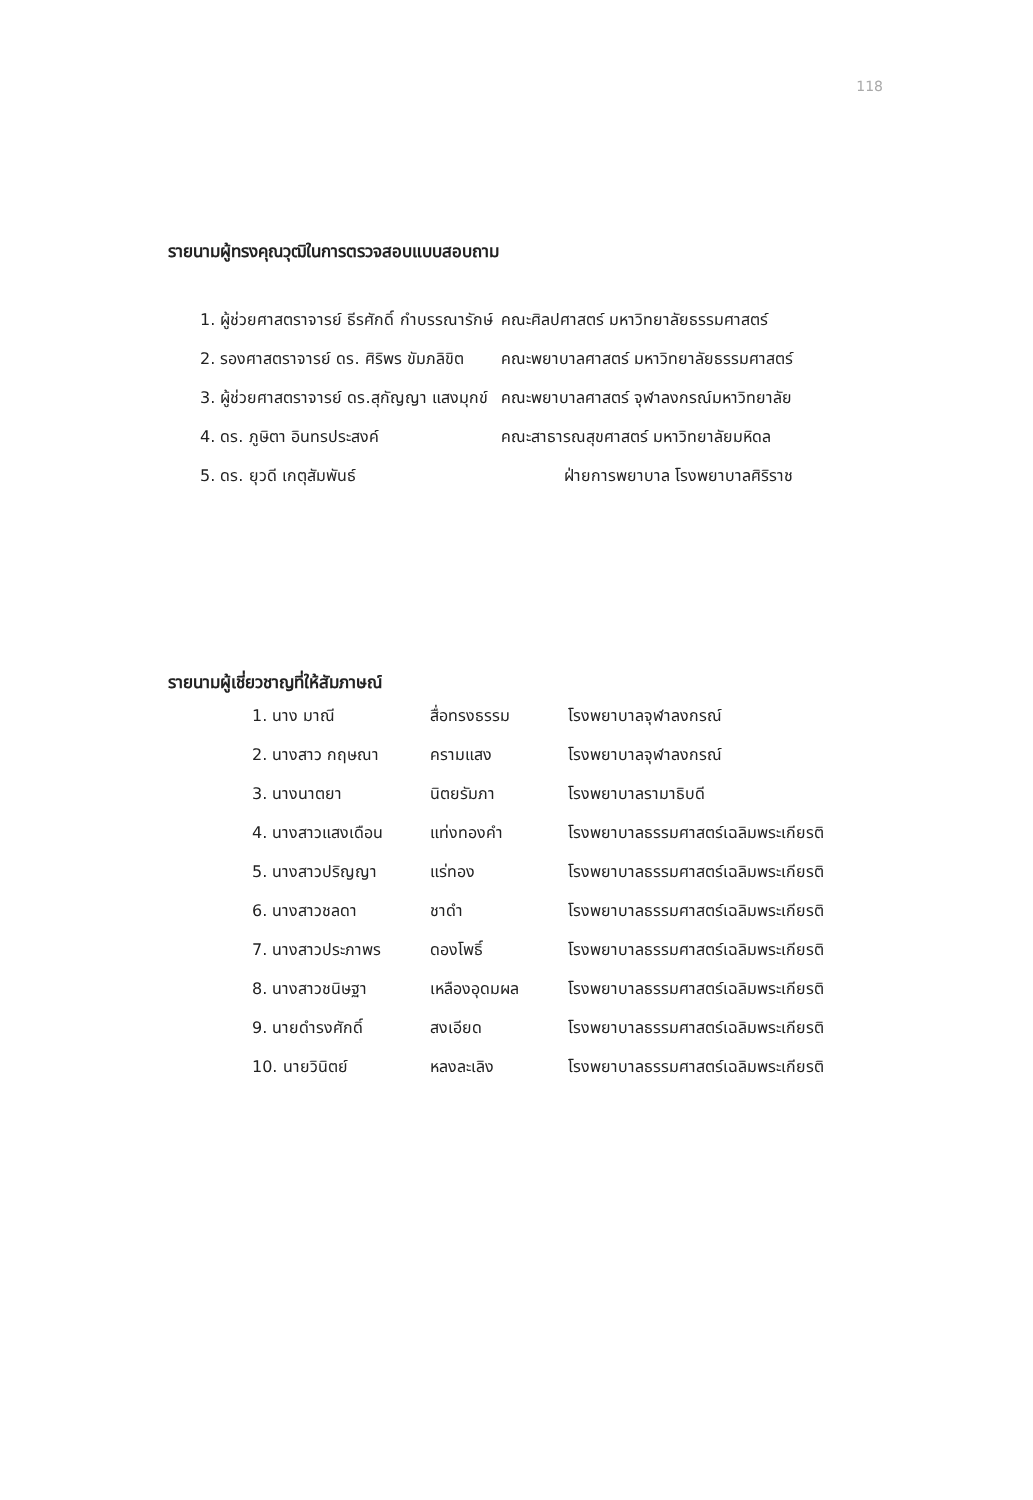118
รายนามผู้ทรงคุณวุฒิในการตรวจสอบแบบสอบถาม
| 1. ผู้ช่วยศาสตราจารย์ ธีรศักดิ์ กำบรรณารักษ์ | คณะศิลปศาสตร์ มหาวิทยาลัยธรรมศาสตร์ |
| 2. รองศาสตราจารย์ ดร. ศิริพร ขัมภลิขิต | คณะพยาบาลศาสตร์ มหาวิทยาลัยธรรมศาสตร์ |
| 3. ผู้ช่วยศาสตราจารย์ ดร.สุกัญญา แสงมุกข์ | คณะพยาบาลศาสตร์ จุฬาลงกรณ์มหาวิทยาลัย |
| 4. ดร. ภูษิตา อินทรประสงค์ | คณะสาธารณสุขศาสตร์ มหาวิทยาลัยมหิดล |
| 5. ดร. ยุวดี เกตุสัมพันธ์ | ฝ่ายการพยาบาล โรงพยาบาลศิริราช |
รายนามผู้เชี่ยวชาญที่ให้สัมภาษณ์
| 1. นาง มาณี | สื่อทรงธรรม | โรงพยาบาลจุฬาลงกรณ์ |
| 2. นางสาว กฤษณา | ครามแสง | โรงพยาบาลจุฬาลงกรณ์ |
| 3. นางนาตยา | นิตยรัมภา | โรงพยาบาลรามาธิบดี |
| 4. นางสาวแสงเดือน | แท่งทองคำ | โรงพยาบาลธรรมศาสตร์เฉลิมพระเกียรติ |
| 5. นางสาวปริญญา | แร่ทอง | โรงพยาบาลธรรมศาสตร์เฉลิมพระเกียรติ |
| 6. นางสาวชลดา | ชาดำ | โรงพยาบาลธรรมศาสตร์เฉลิมพระเกียรติ |
| 7. นางสาวประภาพร | ดองโพธิ์ | โรงพยาบาลธรรมศาสตร์เฉลิมพระเกียรติ |
| 8. นางสาวชนิษฐา | เหลืองอุดมผล | โรงพยาบาลธรรมศาสตร์เฉลิมพระเกียรติ |
| 9. นายดำรงศักดิ์ | สงเอียด | โรงพยาบาลธรรมศาสตร์เฉลิมพระเกียรติ |
| 10. นายวินิตย์ | หลงละเลิง | โรงพยาบาลธรรมศาสตร์เฉลิมพระเกียรติ |